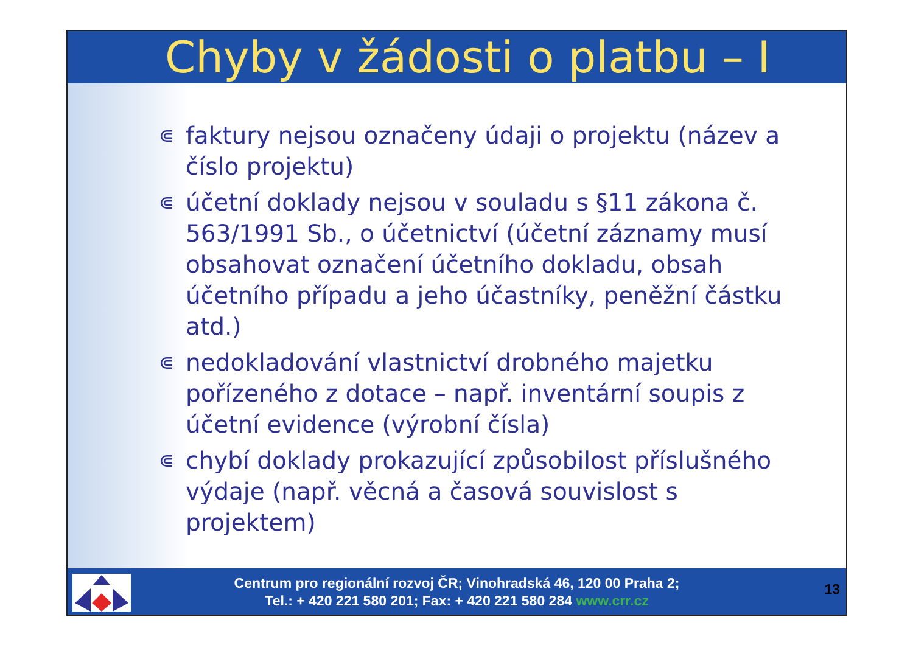Chyby v žádosti o platbu – I
⋐ faktury nejsou označeny údaji o projektu (název a číslo projektu)
⋐ účetní doklady nejsou v souladu s §11 zákona č. 563/1991 Sb., o účetnictví (účetní záznamy musí obsahovat označení účetního dokladu, obsah účetního případu a jeho účastníky, peněžní částku atd.)
⋐ nedokladování vlastnictví drobného majetku pořízeného z dotace – např. inventární soupis z účetní evidence (výrobní čísla)
⋐ chybí doklady prokazující způsobilost příslušného výdaje (např. věcná a časová souvislost s projektem)
Centrum pro regionální rozvoj ČR; Vinohradská 46, 120 00 Praha 2;
Tel.: + 420 221 580 201; Fax: + 420 221 580 284 www.crr.cz
13